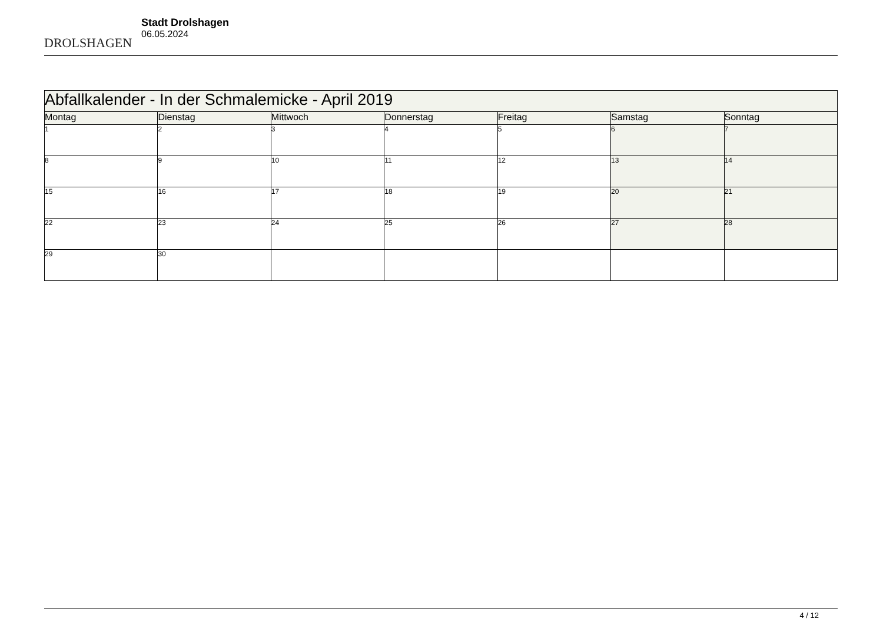DROLSHAGEN
Stadt Drolshagen
06.05.2024
| Abfallkalender - In der Schmalemicke - April 2019 | | | | | | |
| Montag | Dienstag | Mittwoch | Donnerstag | Freitag | Samstag | Sonntag |
| 1 | 2 | 3 | 4 | 5 | 6 | 7 |
| 8 | 9 | 10 | 11 | 12 | 13 | 14 |
| 15 | 16 | 17 | 18 | 19 | 20 | 21 |
| 22 | 23 | 24 | 25 | 26 | 27 | 28 |
| 29 | 30 | | | | | |
4 / 12